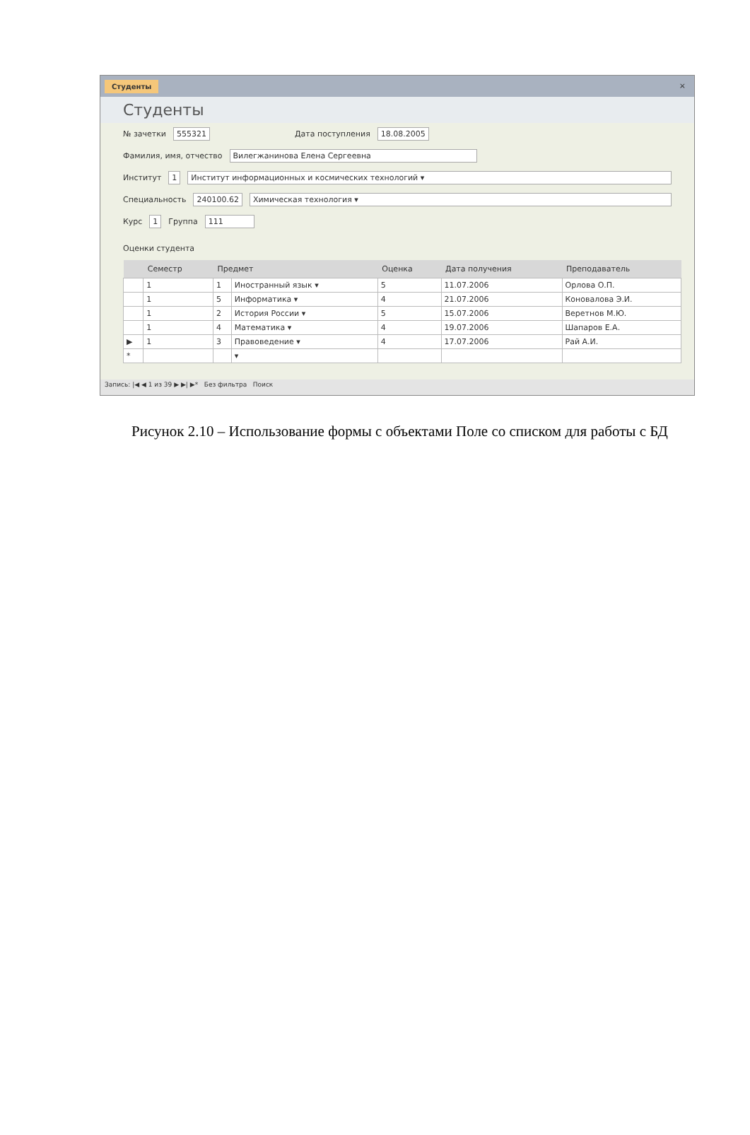Студенты ×
Студенты
№ зачетки 555321 Дата поступления 18.08.2005
Фамилия, имя, отчество Вилегжанинова Елена Сергеевна
Институт 1 Институт информационных и космических технологий ▾
Специальность 240100.62 Химическая технология ▾
Курс 1 Группа 111
Оценки студента
| | Семестр | Предмет | | Оценка | Дата получения | Преподаватель |
| --- | --- | --- | --- | --- | --- | --- |
| | 1 | 1 | Иностранный язык ▾ | 5 | 11.07.2006 | Орлова О.П. |
| | 1 | 5 | Информатика ▾ | 4 | 21.07.2006 | Коновалова Э.И. |
| | 1 | 2 | История России ▾ | 5 | 15.07.2006 | Веретнов М.Ю. |
| | 1 | 4 | Математика ▾ | 4 | 19.07.2006 | Шапаров Е.А. |
| ▶ | 1 | 3 | Правоведение ▾ | 4 | 17.07.2006 | Рай А.И. |
| * | | | ▾ | | | |
Запись: |◀ ◀ 1 из 39 ▶ ▶| ▶* Без фильтра Поиск
Рисунок 2.10 – Использование формы с объектами Поле со списком для работы с БД